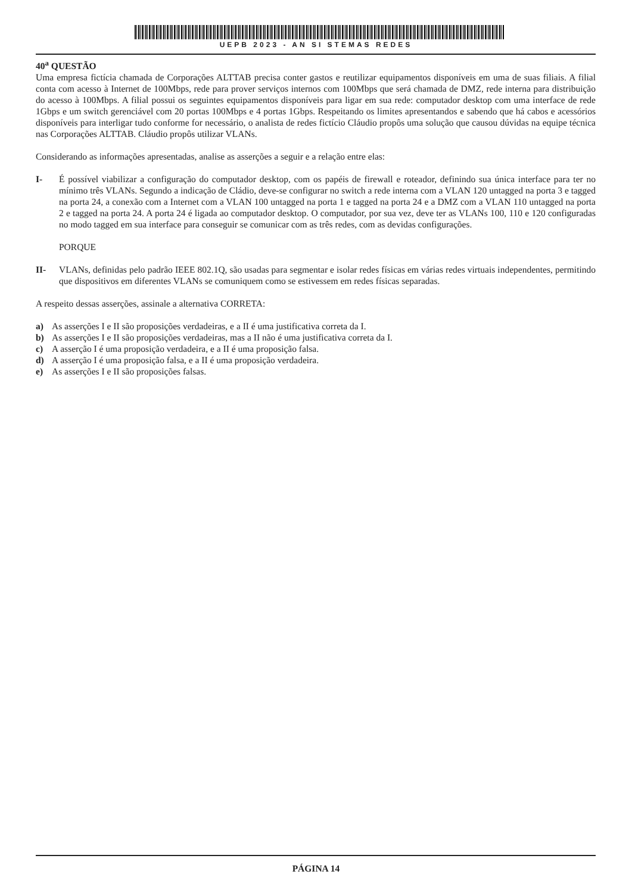UEPB 2023 - AN SI STEMAS REDES
40<sup>a</sup> QUESTÃO
Uma empresa fictícia chamada de Corporações ALTTAB precisa conter gastos e reutilizar equipamentos disponíveis em uma de suas filiais. A filial conta com acesso à Internet de 100Mbps, rede para prover serviços internos com 100Mbps que será chamada de DMZ, rede interna para distribuição do acesso à 100Mbps. A filial possui os seguintes equipamentos disponíveis para ligar em sua rede: computador desktop com uma interface de rede 1Gbps e um switch gerenciável com 20 portas 100Mbps e 4 portas 1Gbps. Respeitando os limites apresentandos e sabendo que há cabos e acessórios disponíveis para interligar tudo conforme for necessário, o analista de redes fictício Cláudio propôs uma solução que causou dúvidas na equipe técnica nas Corporações ALTTAB. Cláudio propôs utilizar VLANs.
Considerando as informações apresentadas, analise as asserções a seguir e a relação entre elas:
I- É possível viabilizar a configuração do computador desktop, com os papéis de firewall e roteador, definindo sua única interface para ter no mínimo três VLANs. Segundo a indicação de Cládio, deve-se configurar no switch a rede interna com a VLAN 120 untagged na porta 3 e tagged na porta 24, a conexão com a Internet com a VLAN 100 untagged na porta 1 e tagged na porta 24 e a DMZ com a VLAN 110 untagged na porta 2 e tagged na porta 24. A porta 24 é ligada ao computador desktop. O computador, por sua vez, deve ter as VLANs 100, 110 e 120 configuradas no modo tagged em sua interface para conseguir se comunicar com as três redes, com as devidas configurações.
PORQUE
II- VLANs, definidas pelo padrão IEEE 802.1Q, são usadas para segmentar e isolar redes físicas em várias redes virtuais independentes, permitindo que dispositivos em diferentes VLANs se comuniquem como se estivessem em redes físicas separadas.
A respeito dessas asserções, assinale a alternativa CORRETA:
a) As asserções I e II são proposições verdadeiras, e a II é uma justificativa correta da I.
b) As asserções I e II são proposições verdadeiras, mas a II não é uma justificativa correta da I.
c) A asserção I é uma proposição verdadeira, e a II é uma proposição falsa.
d) A asserção I é uma proposição falsa, e a II é uma proposição verdadeira.
e) As asserções I e II são proposições falsas.
PÁGINA 14